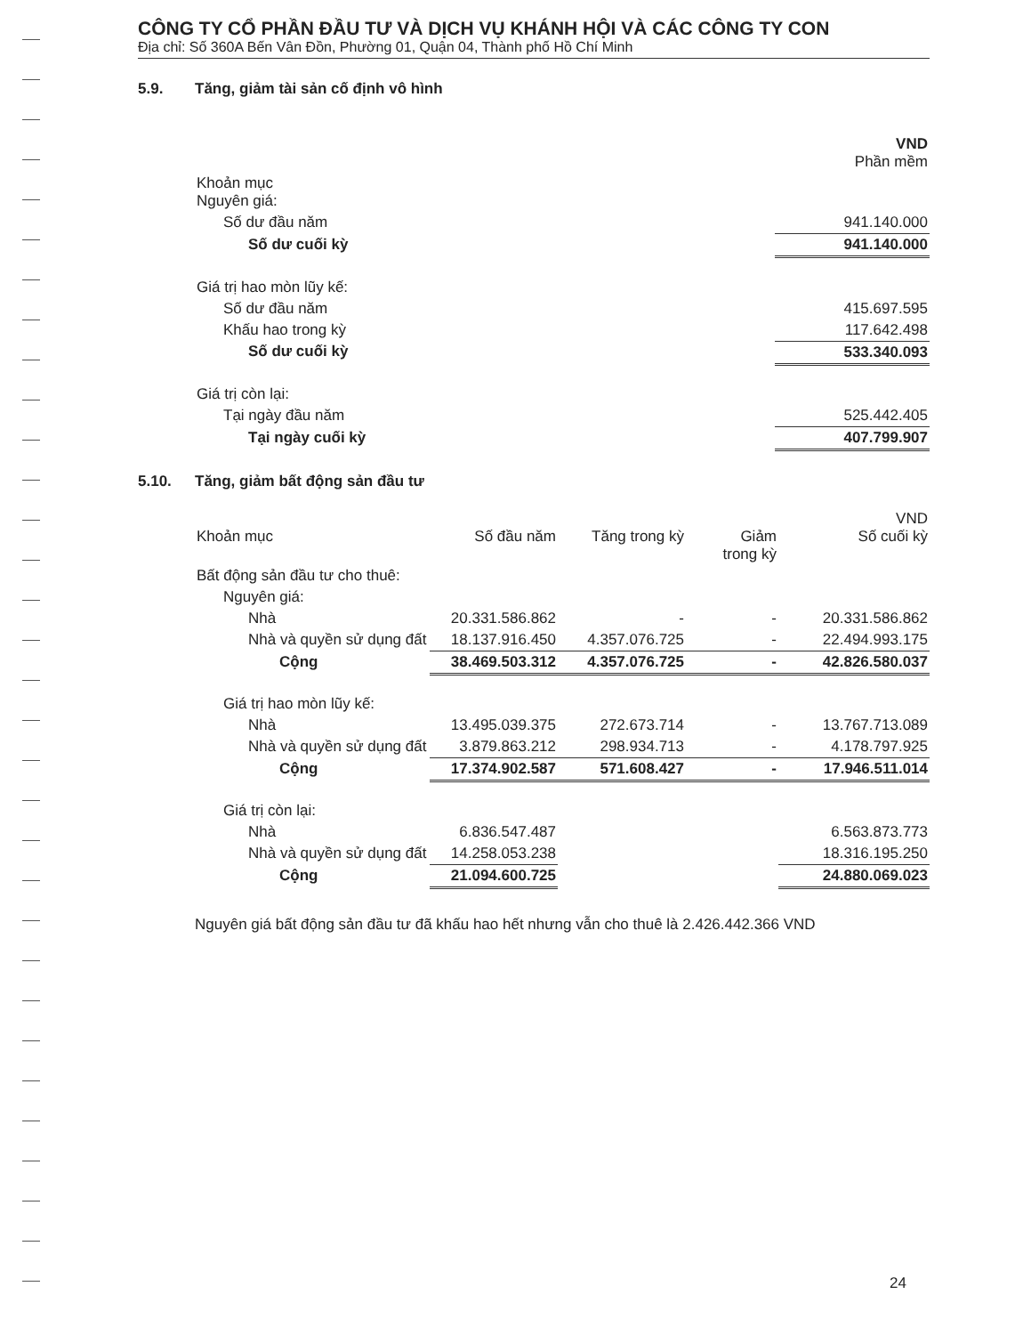CÔNG TY CỔ PHẦN ĐẦU TƯ VÀ DỊCH VỤ KHÁNH HỘI VÀ CÁC CÔNG TY CON
Địa chỉ: Số 360A Bến Vân Đồn, Phường 01, Quận 04, Thành phố Hồ Chí Minh
5.9. Tăng, giảm tài sản cố định vô hình
| | VND Phần mềm |
| Khoản mục Nguyên giá: | |
| Số dư đầu năm | 941.140.000 |
| Số dư cuối kỳ | 941.140.000 |
| Giá trị hao mòn lũy kế: | |
| Số dư đầu năm | 415.697.595 |
| Khấu hao trong kỳ | 117.642.498 |
| Số dư cuối kỳ | 533.340.093 |
| Giá trị còn lại: | |
| Tại ngày đầu năm | 525.442.405 |
| Tại ngày cuối kỳ | 407.799.907 |
5.10. Tăng, giảm bất động sản đầu tư
| Khoản mục | Số đầu năm | Tăng trong kỳ | Giảm trong kỳ | VND Số cuối kỳ |
| --- | --- | --- | --- | --- |
| Bất động sản đầu tư cho thuê: | | | | |
| Nguyên giá: | | | | |
| Nhà | 20.331.586.862 | - | - | 20.331.586.862 |
| Nhà và quyền sử dụng đất | 18.137.916.450 | 4.357.076.725 | - | 22.494.993.175 |
| Cộng | 38.469.503.312 | 4.357.076.725 | - | 42.826.580.037 |
| Giá trị hao mòn lũy kế: | | | | |
| Nhà | 13.495.039.375 | 272.673.714 | - | 13.767.713.089 |
| Nhà và quyền sử dụng đất | 3.879.863.212 | 298.934.713 | - | 4.178.797.925 |
| Cộng | 17.374.902.587 | 571.608.427 | - | 17.946.511.014 |
| Giá trị còn lại: | | | | |
| Nhà | 6.836.547.487 | | | 6.563.873.773 |
| Nhà và quyền sử dụng đất | 14.258.053.238 | | | 18.316.195.250 |
| Cộng | 21.094.600.725 | | | 24.880.069.023 |
Nguyên giá bất động sản đầu tư đã khấu hao hết nhưng vẫn cho thuê là 2.426.442.366 VND
24